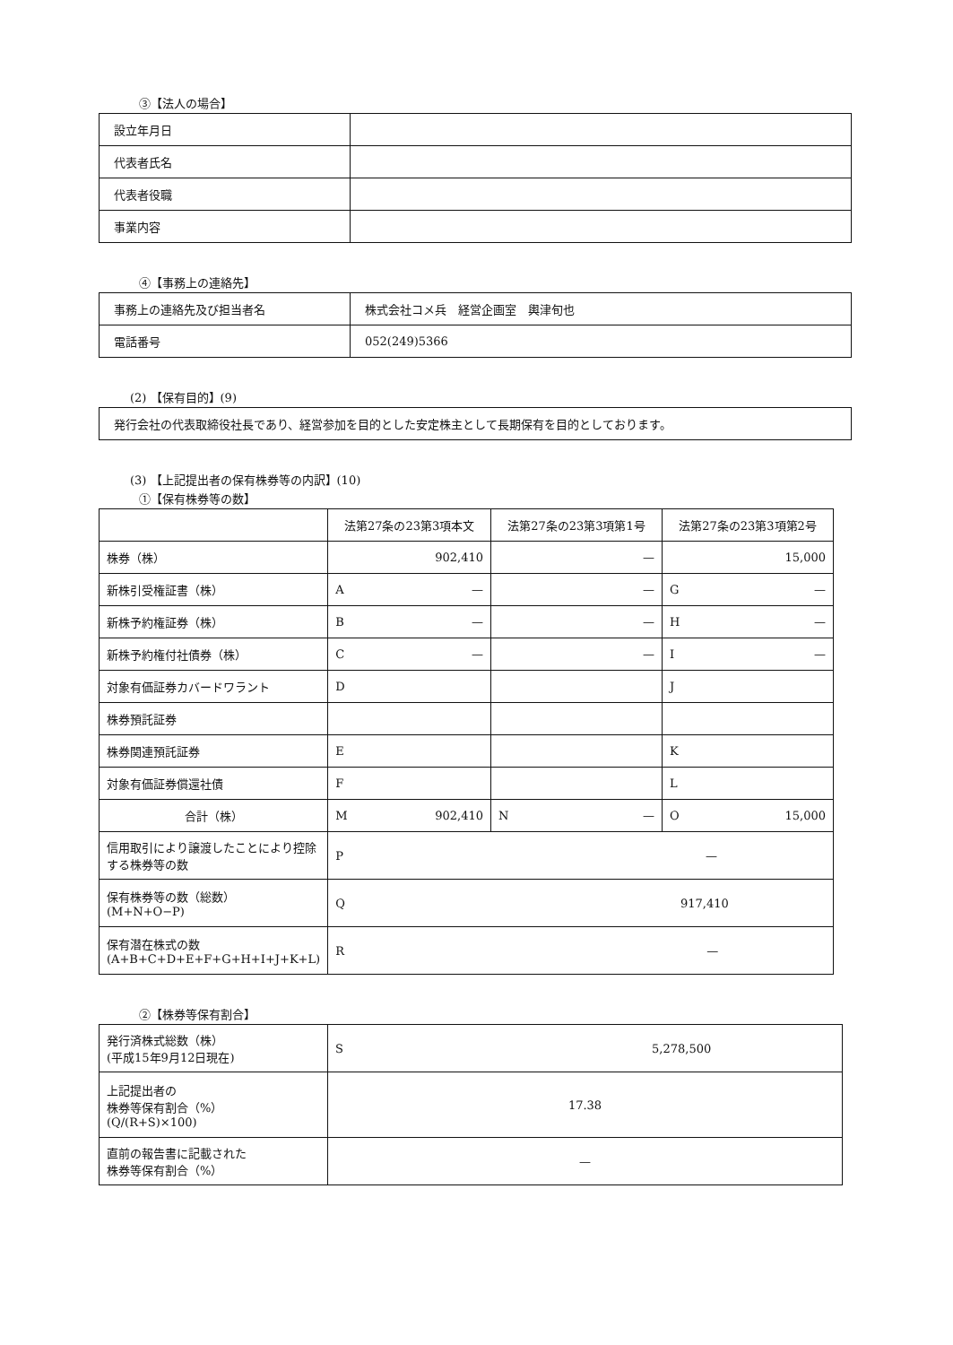③【法人の場合】
| 設立年月日 | |
| 代表者氏名 | |
| 代表者役職 | |
| 事業内容 | |
④【事務上の連絡先】
| 事務上の連絡先及び担当者名 | 株式会社コメ兵 経営企画室 輿津旬也 |
| 電話番号 | 052(249)5366 |
(2) 【保有目的】(9)
| 発行会社の代表取締役社長であり、経営参加を目的とした安定株主として長期保有を目的としております。 |
(3) 【上記提出者の保有株券等の内訳】(10)
①【保有株券等の数】
| | 法第27条の23第3項本文 | 法第27条の23第3項第1号 | 法第27条の23第3項第2号 |
| 株券（株） | 902,410 | — | 15,000 |
| 新株引受権証書（株） | A — | — | G — |
| 新株予約権証券（株） | B — | — | H — |
| 新株予約権付社債券（株） | C — | — | I — |
| 対象有価証券カバードワラント | D | | J |
| 株券預託証券 | | | |
| 株券関連預託証券 | E | | K |
| 対象有価証券償還社債 | F | | L |
| 合計（株） | M 902,410 | N — | O 15,000 |
| 信用取引により譲渡したことにより控除する株券等の数 | P — | | |
| 保有株券等の数（総数） (M+N+O−P) | Q 917,410 | | |
| 保有潜在株式の数 (A+B+C+D+E+F+G+H+I+J+K+L) | R — | | |
②【株券等保有割合】
| 発行済株式総数（株） (平成15年9月12日現在) | S 5,278,500 |
| 上記提出者の 株券等保有割合（%） (Q/(R+S)×100) | 17.38 |
| 直前の報告書に記載された 株券等保有割合（%） | — |